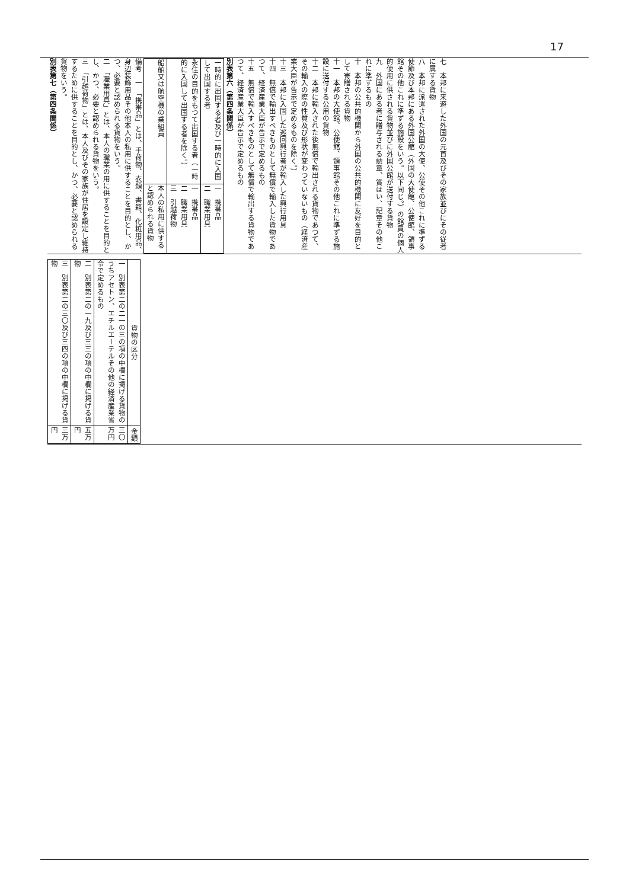17
七　本邦に来遊した外国の元首及びその家族並びにその従者に属する貨物
八　本邦に派遣された外国の大使、公使その他これに準ずる使節及び本邦にある外国公館（外国の大使館、公使館、領事館その他これに準ずる施設をいう。以下同じ。）の館員の個人的使用に供される貨物並びに外国公館が送付する貨物
九　外国にある者に贈与される勲章、賞はい、記章その他これに準ずるもの
十　本邦の公共的機関から外国の公共的機関に友好を目的として寄贈される貨物
十一　本邦の大使館、公使館、領事館その他これに準ずる施設に送付する公用の貨物
十二　本邦に輸入された後無償で輸出される貨物であつて、その輸入の際の性質及び形状が変わつていないもの（経済産業大臣が告示で定めるものを除く。）
十三　本邦に入国した巡回興行者が輸入した興行用具
十四　無償で輸出すべきものとして無償で輸入した貨物であつて、経済産業大臣が告示で定めるもの
十五　無償で輸入すべきものとして無償で輸出する貨物であつて、経済産業大臣が告示で定めるもの
別表第六（第四条関係）
| 一時的に出国する者及び一時的に入国して出国する者 | 一 携帯品 二 職業用具 |
| 永住の目的をもつて出国する者（一時的に入国して出国する者を除く。） | 一 携帯品 二 職業用具 三 引越荷物 |
| 船舶又は航空機の乗組員 | 本人の私用に供すると認められる貨物 |
備考　一　「携帯品」とは、手荷物、衣類、書籍、化粧用品、身辺装飾用品その他本人の私用に供することを目的とし、かつ、必要と認められる貨物をいう。
二　「職業用具」とは、本人の職業の用に供することを目的とし、かつ、必要と認められる貨物をいう。
三　「引越荷物」とは、本人及びその家族が住居を設定し維持するために供することを目的とし、かつ、必要と認められる貨物をいう。
別表第七（第四条関係）
| 貨物の区分 | 金額 |
| --- | --- |
| 一 別表第二の二一の三の項の中欄に掲げる貨物のうちアセトン、エチルエーテルその他の経済産業省令で定めるもの | 三〇万円 |
| 二 別表第二の一九及び三三の項の中欄に掲げる貨物 | 五万円 |
| 三 別表第二の三〇及び三四の項の中欄に掲げる貨物 | 三万円 |